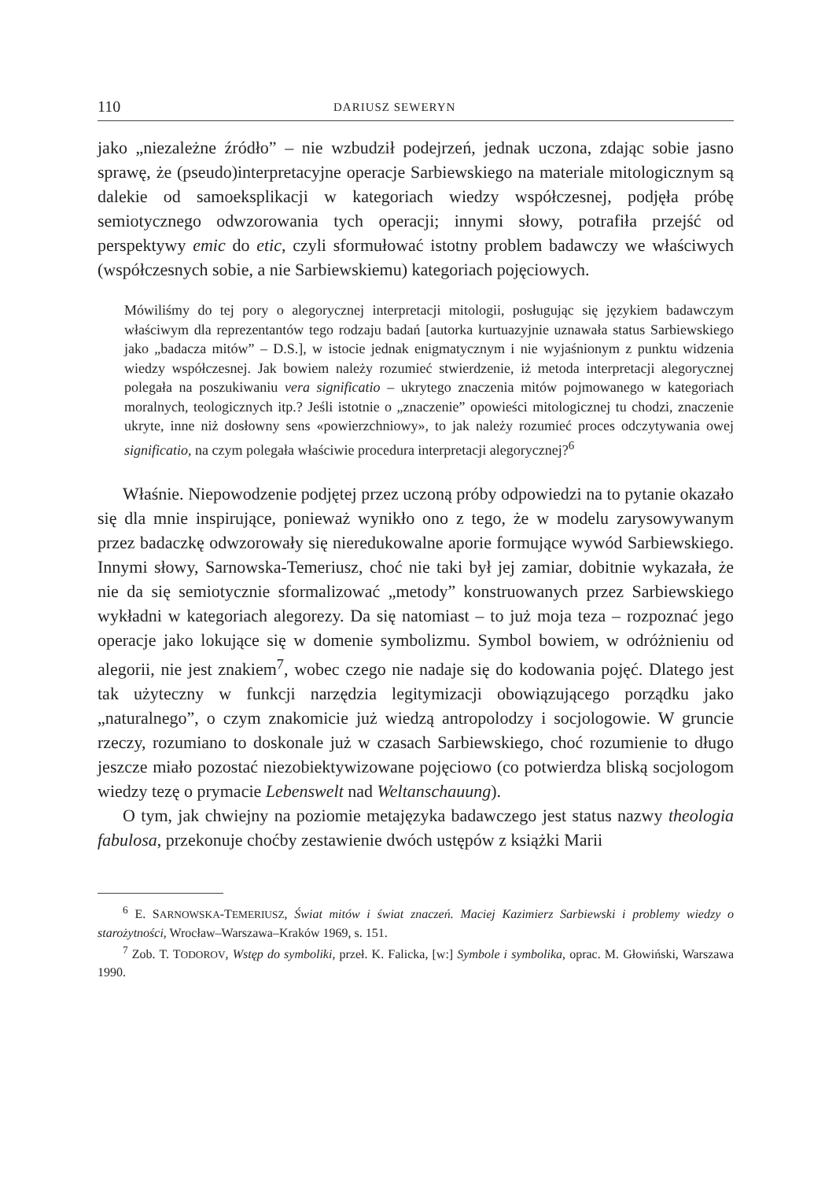110 DARIUSZ SEWERYN
jako „niezależne źródło” – nie wzbudził podejrzeń, jednak uczona, zdając sobie jasno sprawę, że (pseudo)interpretacyjne operacje Sarbiewskiego na materiale mitologicznym są dalekie od samoeksplikacji w kategoriach wiedzy współczesnej, podjęła próbę semiotycznego odwzorowania tych operacji; innymi słowy, potrafiła przejść od perspektywy emic do etic, czyli sformułować istotny problem badawczy we właściwych (współczesnych sobie, a nie Sarbiewskiemu) kategoriach pojęciowych.
Mówiliśmy do tej pory o alegorycznej interpretacji mitologii, posługując się językiem badawczym właściwym dla reprezentantów tego rodzaju badań [autorka kurtuazyjnie uznawała status Sarbiewskiego jako „badacza mitów” – D.S.], w istocie jednak enigmatycznym i nie wyjaśnionym z punktu widzenia wiedzy współczesnej. Jak bowiem należy rozumieć stwierdzenie, iż metoda interpretacji alegorycznej polegała na poszukiwaniu vera significatio – ukrytego znaczenia mitów pojmowanego w kategoriach moralnych, teologicznych itp.? Jeśli istotnie o „znaczenie” opowieści mitologicznej tu chodzi, znaczenie ukryte, inne niż dosłowny sens «powierzchniowy», to jak należy rozumieć proces odczytywania owej significatio, na czym polegała właściwie procedura interpretacji alegorycznej?<sup>6</sup>
Właśnie. Niepowodzenie podjętej przez uczoną próby odpowiedzi na to pytanie okazało się dla mnie inspirujące, ponieważ wynikło ono z tego, że w modelu zarysowywanym przez badaczkę odwzorowały się nieredukowalne aporie formujące wywód Sarbiewskiego. Innymi słowy, Sarnowska-Temeriusz, choć nie taki był jej zamiar, dobitnie wykazała, że nie da się semiotycznie sformalizować „metody” konstruowanych przez Sarbiewskiego wykładni w kategoriach alegorezy. Da się natomiast – to już moja teza – rozpoznać jego operacje jako lokujące się w domenie symbolizmu. Symbol bowiem, w odróżnieniu od alegorii, nie jest znakiem<sup>7</sup>, wobec czego nie nadaje się do kodowania pojęć. Dlatego jest tak użyteczny w funkcji narzędzia legitymizacji obowiązującego porządku jako „naturalnego”, o czym znakomicie już wiedzą antropolodzy i socjologowie. W gruncie rzeczy, rozumiano to doskonale już w czasach Sarbiewskiego, choć rozumienie to długo jeszcze miało pozostać niezobiektywizowane pojęciowo (co potwierdza bliską socjologom wiedzy tezę o prymacie Lebenswelt nad Weltanschauung).
O tym, jak chwiejny na poziomie metajęzyka badawczego jest status nazwy theologia fabulosa, przekonuje choćby zestawienie dwóch ustępów z książki Marii
<sup>6</sup> E. SARNOWSKA-TEMERIUSZ, Świat mitów i świat znaczeń. Maciej Kazimierz Sarbiewski i problemy wiedzy o starożytności, Wrocław–Warszawa–Kraków 1969, s. 151.
<sup>7</sup> Zob. T. TODOROV, Wstęp do symboliki, przeł. K. Falicka, [w:] Symbole i symbolika, oprac. M. Głowiński, Warszawa 1990.